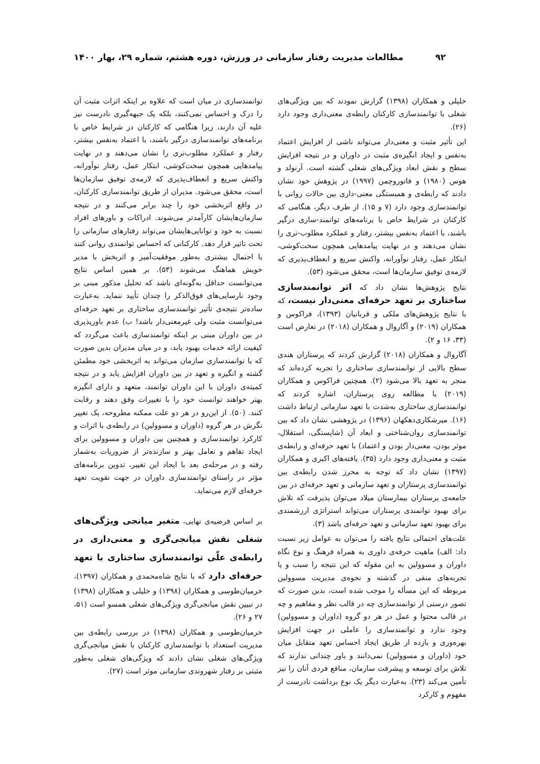۹۲ مطالعات مدیریت رفتار سازمانی در ورزش، دوره هشتم، شماره ۲۹، بهار ۱۴۰۰
خلیلی و همکاران (۱۳۹۸) گزارش نمودند که بین ویژگی‌های شغلی با توانمندسازی کارکنان رابطه‌ی معنی‌داری وجود دارد (۲۶).
این تأثیر مثبت و معنی‌دار می‌تواند ناشی از افزایش اعتماد به‌نفس و ایجاد انگیزه‌ی مثبت در داوران و در نتیجه افزایش سطح و نقش ابعاد ویژگی‌های شغلی گشته است. آرنولد و هوس (۱۹۸۰) و فاتوروچمن (۱۹۹۷) در پژوهش خود نشان دادند که رابطه‌ی و همبستگی معنی-داری بین حالات روانی با توانمندسازی وجود دارد (۷ و ۱۵). از طرف دیگر، هنگامی که کارکنان در شرایط خاص با برنامه‌های توانمند-سازی درگیر باشند، با اعتماد به‌نفس بیشتر، رفتار و عملکرد مطلوب-تری را نشان می‌دهند و در نهایت پیامدهایی همچون سخت‌کوشی، ابتکار عمل، رفتار نوآورانه، واکنش سریع و انعطاف‌پذیری که لازمه‌ی توفیق سازمان‌ها است، محقق می‌شود (۵۳).
نتایج پژوهش‌ها نشان داد که اثر توانمندسازی ساختاری بر تعهد حرفه‌ای معنی‌دار نیست، که با نتایج پژوهش‌های ملکی و قربانیان (۱۳۹۳)، فراکوس و همکاران (۲۰۱۹) و آگاروال و همکاران (۲۰۱۸) در تعارض است (۳۳، ۱۶ و ۲).
آگاروال و همکاران (۲۰۱۸) گزارش کردند که پرستاران هندی سطح بالایی از توانمندسازی ساختاری را تجربه کرده‌اند که منجر به تعهد بالا می‌شود (۲). همچنین فراکوس و همکاران (۲۰۱۹) با مطالعه روی پرستاران، اشاره کردند که توانمندسازی ساختاری به‌شدت با تعهد سازمانی ارتباط داشت (۱۶). میرشکاری‌دهکهان (۱۳۹۶) در پژوهشی نشان داد که بین توانمندسازی روان‌شناختی و ابعاد آن (شایستگی، استقلال، موثر بودن، معنی‌دار بودن و اعتماد) با تعهد حرفه‌ای و رابطه‌ی مثبت و معنی‌داری وجود دارد (۳۵). یافته‌های اکبری و همکاران (۱۳۹۷) نشان داد که توجه به محرز شدن رابطه‌ی بین توانمندسازی پرستاران و تعهد سازمانی و تعهد حرفه‌ای در بین جامعه‌ی پرستاران بیمارستان میلاد می‌توان پذیرفت که تلاش برای بهبود توانمندی پرستاران می‌تواند استراتژی ارزشمندی برای بهبود تعهد سازمانی و تعهد حرفه‌ای باشد (۳).
علت‌های احتمالی نتایج یافته را می‌توان به عوامل زیر نسبت داد: الف) ماهیت حرفه‌ی داوری به همراه فرهنگ و نوع نگاه داوران و مسوولین به این مقوله که این نتیجه را سبب و یا تجربه‌های منفی در گذشته و نحوه‌ی مدیریت مسوولین مربوطه که این مسأله را موجب شده است، بدین صورت که تصور درستی از توانمندسازی چه در قالب نظر و مفاهیم و چه در قالب محتوا و عمل در هر دو گروه (داوران و مسوولین) وجود ندارد و توانمندسازی را عاملی در جهت افزایش بهره‌وری و بازده از طریق ایجاد احساس تعهد متقابل میان خود (داوران و مسوولین) نمی‌دانند و باور چندانی ندارند که تلاش برای توسعه و پیشرفت سازمان، منافع فردی آنان را نیز تأمین می‌کند (۲۳). به‌عبارت دیگر یک نوع برداشت نادرست از مفهوم و کارکرد
توانمندسازی در میان است که علاوه بر اینکه اثرات مثبت آن را درک و احساس نمی‌کنند، بلکه یک جبهه‌گیری نادرست نیز علیه آن دارند، زیرا هنگامی که کارکنان در شرایط خاص با برنامه‌های توانمندسازی درگیر باشند، با اعتماد به‌نفس بیشتر، رفتار و عملکرد مطلوب‌تری را نشان می‌دهند و در نهایت پیامدهایی همچون سخت‌کوشی، ابتکار عمل، رفتار نوآورانه، واکنش سریع و انعطاف‌پذیری که لازمه‌ی توفیق سازمان‌ها است، محقق می‌شود. مدیران از طریق توانمندسازی کارکنان، در واقع اثربخشی خود را چند برابر می‌کنند و در نتیجه سازمان‌هایشان کارآمدتر می‌شوند. ادراکات و باورهای افراد نسبت به خود و توانایی‌هایشان می‌تواند رفتارهای سازمانی را تحت تاثیر قرار دهد. کارکنانی که احساس توانمندی روانی کنند با احتمال بیشتری به‌طور موفقیت‌آمیز و اثربخش با مدیر خویش هماهنگ می‌شوند (۵۳). بر همین اساس نتایج می‌توانست حداقل به‌گونه‌ای باشد که تحلیل مذکور مبنی بر وجود نارسایی‌های فوق‌الذکر را چندان تأیید ننماید. به‌عبارت ساده‌تر نتیجه‌ی تأثیر توانمندسازی ساختاری بر تعهد حرفه‌ای می‌توانست مثبت ولی غیرمعنی‌دار باشد! ب) عدم باورپذیری در بین داوران مبنی بر اینکه توانمندسازی باعث می‌گردد که کیفیت ارائه خدمات بهبود یابد، و در میان مدیران بدین صورت که با توانمندسازی سازمان می‌تواند به اثربخشی خود مطمئن گشته و انگیزه و تعهد در بین داوران افزایش یابد و در نتیجه کمیته‌ی داوران با این داوران توانمند، متعهد و دارای انگیزه بهتر خواهند توانست خود را با تغییرات وفق دهند و رقابت کنند. (۵۰). از این‌رو در هر دو علت ممکنه مطروحه، یک تغییر نگرش در هر گروه (داوران و مسوولین) در رابطه‌ی با اثرات و کارکرد توانمندسازی و همچنین بین داوران و مسوولین برای ایجاد تفاهم و تعامل بهتر و سازنده‌تر از ضروریات به‌شمار رفته و در مرحله‌ی بعد با ایجاد این تغییر، تدوین برنامه‌های مؤثر در راستای توانمندسازی داوران در جهت تقویت تعهد حرفه‌ای لازم می‌نماید.
بر اساس فرضیه‌ی نهایی، متغیر میانجی ویژگی‌های شغلی نقش میانجی‌گری و معنی‌داری در رابطه‌ی علّی توانمندسازی ساختاری با تعهد حرفه‌ای دارد که با نتایج شاه‌محمدی و همکاران (۱۳۹۷)، خرمیان‌طوسی و همکاران (۱۳۹۸) و خلیلی و همکاران (۱۳۹۸) در تبیین نقش میانجی‌گری ویژگی‌های شغلی همسو است (۵۱، ۲۷ و ۲۶).
خرمیان‌طوسی و همکاران (۱۳۹۸) در بررسی رابطه‌ی بین مدیریت استعداد با توانمندسازی کارکنان با نقش میانجی‌گری ویژگی‌های شغلی نشان دادند که ویژگی‌های شغلی به‌طور مثبتی بر رفتار شهروندی سازمانی موثر است (۲۷).